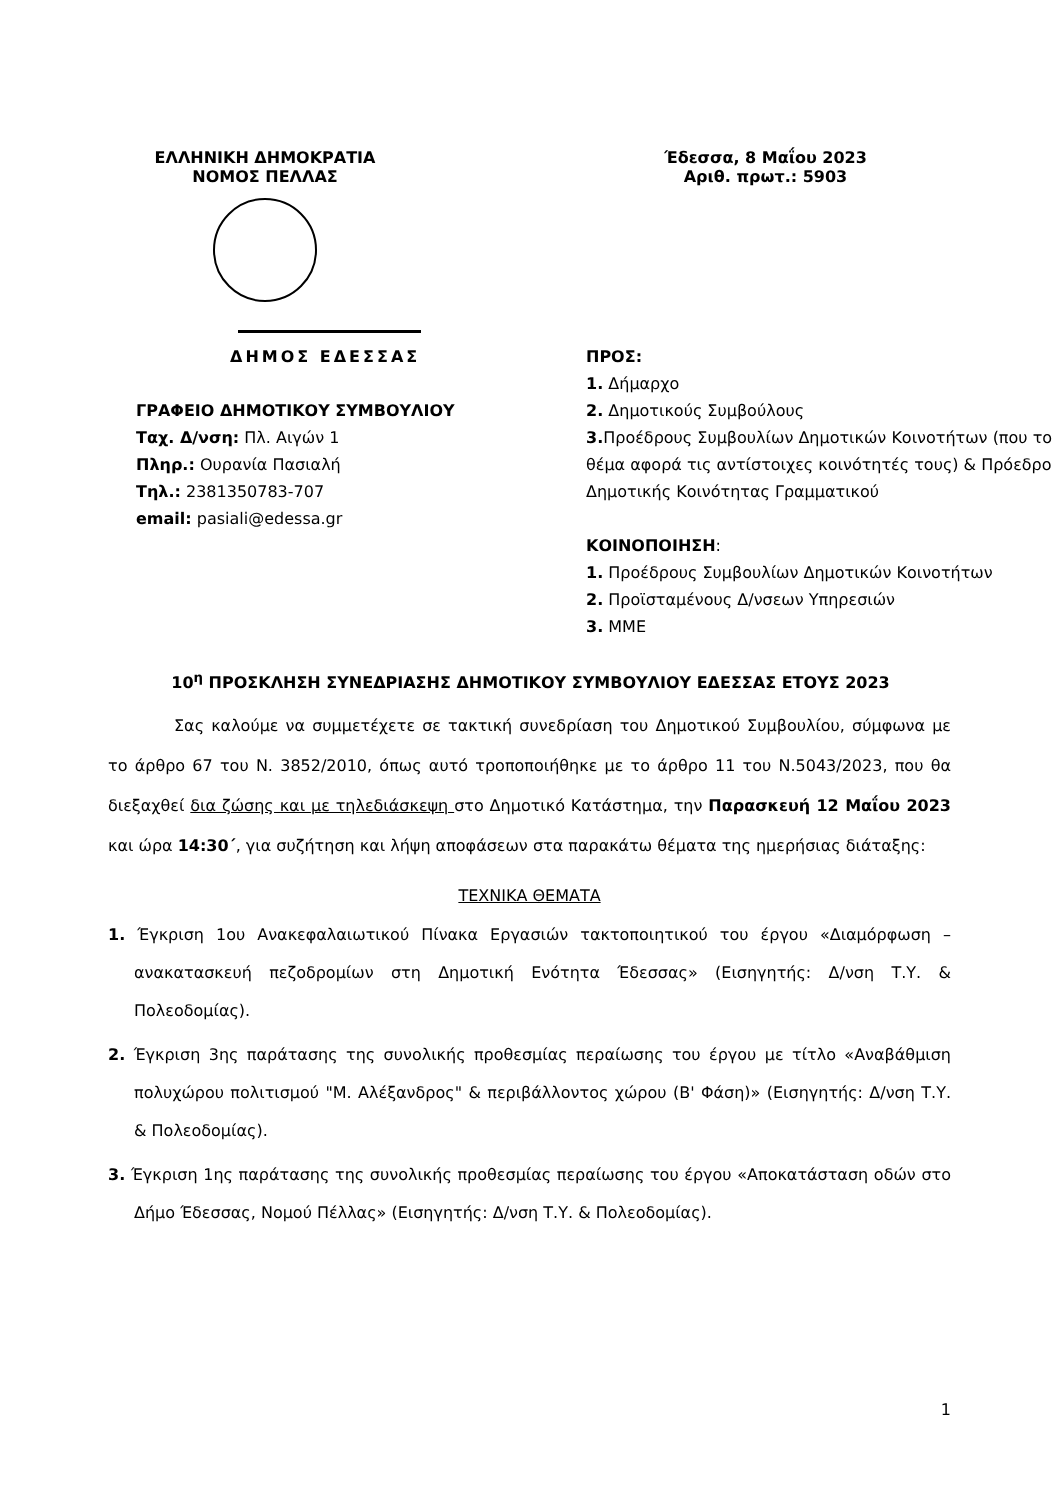ΕΛΛΗΝΙΚΗ ΔΗΜΟΚΡΑΤΙΑ
ΝΟΜΟΣ ΠΕΛΛΑΣ
Έδεσσα, 8 Μαΐου 2023
Αριθ. πρωτ.: 5903
ΔΗΜΟΣ ΕΔΕΣΣΑΣ
ΓΡΑΦΕΙΟ ΔΗΜΟΤΙΚΟΥ ΣΥΜΒΟΥΛΙΟΥ
Ταχ. Δ/νση: Πλ. Αιγών 1
Πληρ.: Ουρανία Πασιαλή
Τηλ.: 2381350783-707
email: pasiali@edessa.gr
ΠΡΟΣ:
1. Δήμαρχο
2. Δημοτικούς Συμβούλους
3. Προέδρους Συμβουλίων Δημοτικών Κοινοτήτων (που το θέμα αφορά τις αντίστοιχες κοινότητές τους) & Πρόεδρο Δημοτικής Κοινότητας Γραμματικού
ΚΟΙΝΟΠΟΙΗΣΗ:
1. Προέδρους Συμβουλίων Δημοτικών Κοινοτήτων
2. Προϊσταμένους Δ/νσεων Υπηρεσιών
3. ΜΜΕ
10<sup>η</sup> ΠΡΟΣΚΛΗΣΗ ΣΥΝΕΔΡΙΑΣΗΣ ΔΗΜΟΤΙΚΟΥ ΣΥΜΒΟΥΛΙΟΥ ΕΔΕΣΣΑΣ ΕΤΟΥΣ 2023
Σας καλούμε να συμμετέχετε σε τακτική συνεδρίαση του Δημοτικού Συμβουλίου, σύμφωνα με το άρθρο 67 του Ν. 3852/2010, όπως αυτό τροποποιήθηκε με το άρθρο 11 του Ν.5043/2023, που θα διεξαχθεί δια ζώσης και με τηλεδιάσκεψη στο Δημοτικό Κατάστημα, την Παρασκευή 12 Μαΐου 2023 και ώρα 14:30΄, για συζήτηση και λήψη αποφάσεων στα παρακάτω θέματα της ημερήσιας διάταξης:
ΤΕΧΝΙΚΑ ΘΕΜΑΤΑ
1. Έγκριση 1ου Ανακεφαλαιωτικού Πίνακα Εργασιών τακτοποιητικού του έργου «Διαμόρφωση – ανακατασκευή πεζοδρομίων στη Δημοτική Ενότητα Έδεσσας» (Εισηγητής: Δ/νση Τ.Υ. & Πολεοδομίας).
2. Έγκριση 3ης παράτασης της συνολικής προθεσμίας περαίωσης του έργου με τίτλο «Αναβάθμιση πολυχώρου πολιτισμού "Μ. Αλέξανδρος" & περιβάλλοντος χώρου (Β' Φάση)» (Εισηγητής: Δ/νση Τ.Υ. & Πολεοδομίας).
3. Έγκριση 1ης παράτασης της συνολικής προθεσμίας περαίωσης του έργου «Αποκατάσταση οδών στο Δήμο Έδεσσας, Νομού Πέλλας» (Εισηγητής: Δ/νση Τ.Υ. & Πολεοδομίας).
1